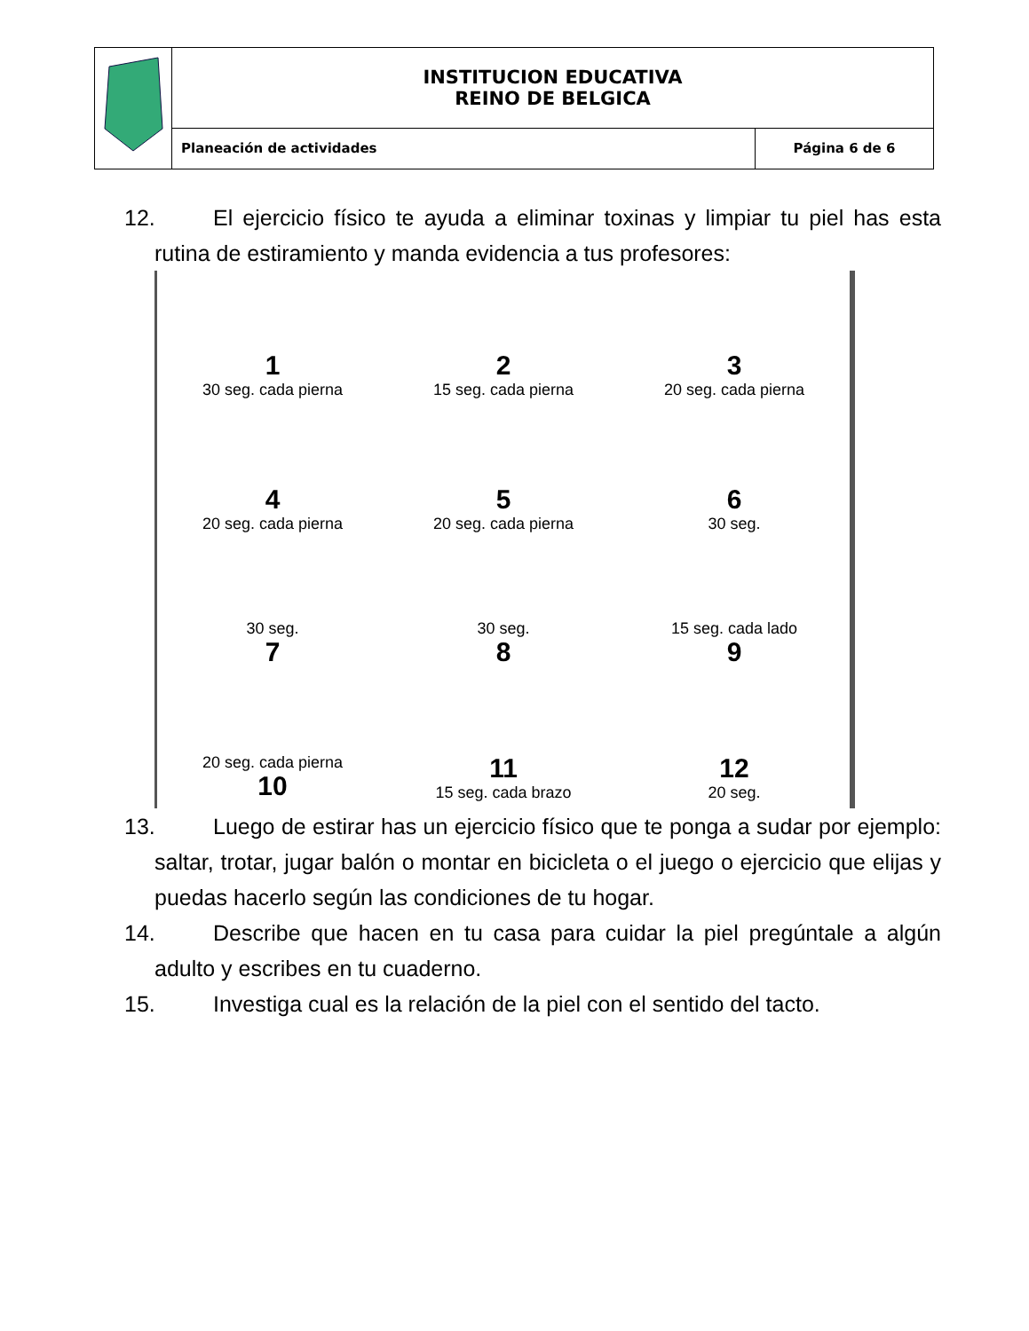| | INSTITUCION EDUCATIVA REINO DE BELGICA | |
| | Planeación de actividades | Página 6 de 6 |
12. El ejercicio físico te ayuda a eliminar toxinas y limpiar tu piel has esta rutina de estiramiento y manda evidencia a tus profesores:
1
30 seg. cada pierna
2
15 seg. cada pierna
3
20 seg. cada pierna
4
20 seg. cada pierna
5
20 seg. cada pierna
6
30 seg.
30 seg.
7
30 seg.
8
15 seg. cada lado
9
20 seg. cada pierna
10
11
15 seg. cada brazo
12
20 seg.
13. Luego de estirar has un ejercicio físico que te ponga a sudar por ejemplo: saltar, trotar, jugar balón o montar en bicicleta o el juego o ejercicio que elijas y puedas hacerlo según las condiciones de tu hogar.
14. Describe que hacen en tu casa para cuidar la piel pregúntale a algún adulto y escribes en tu cuaderno.
15. Investiga cual es la relación de la piel con el sentido del tacto.